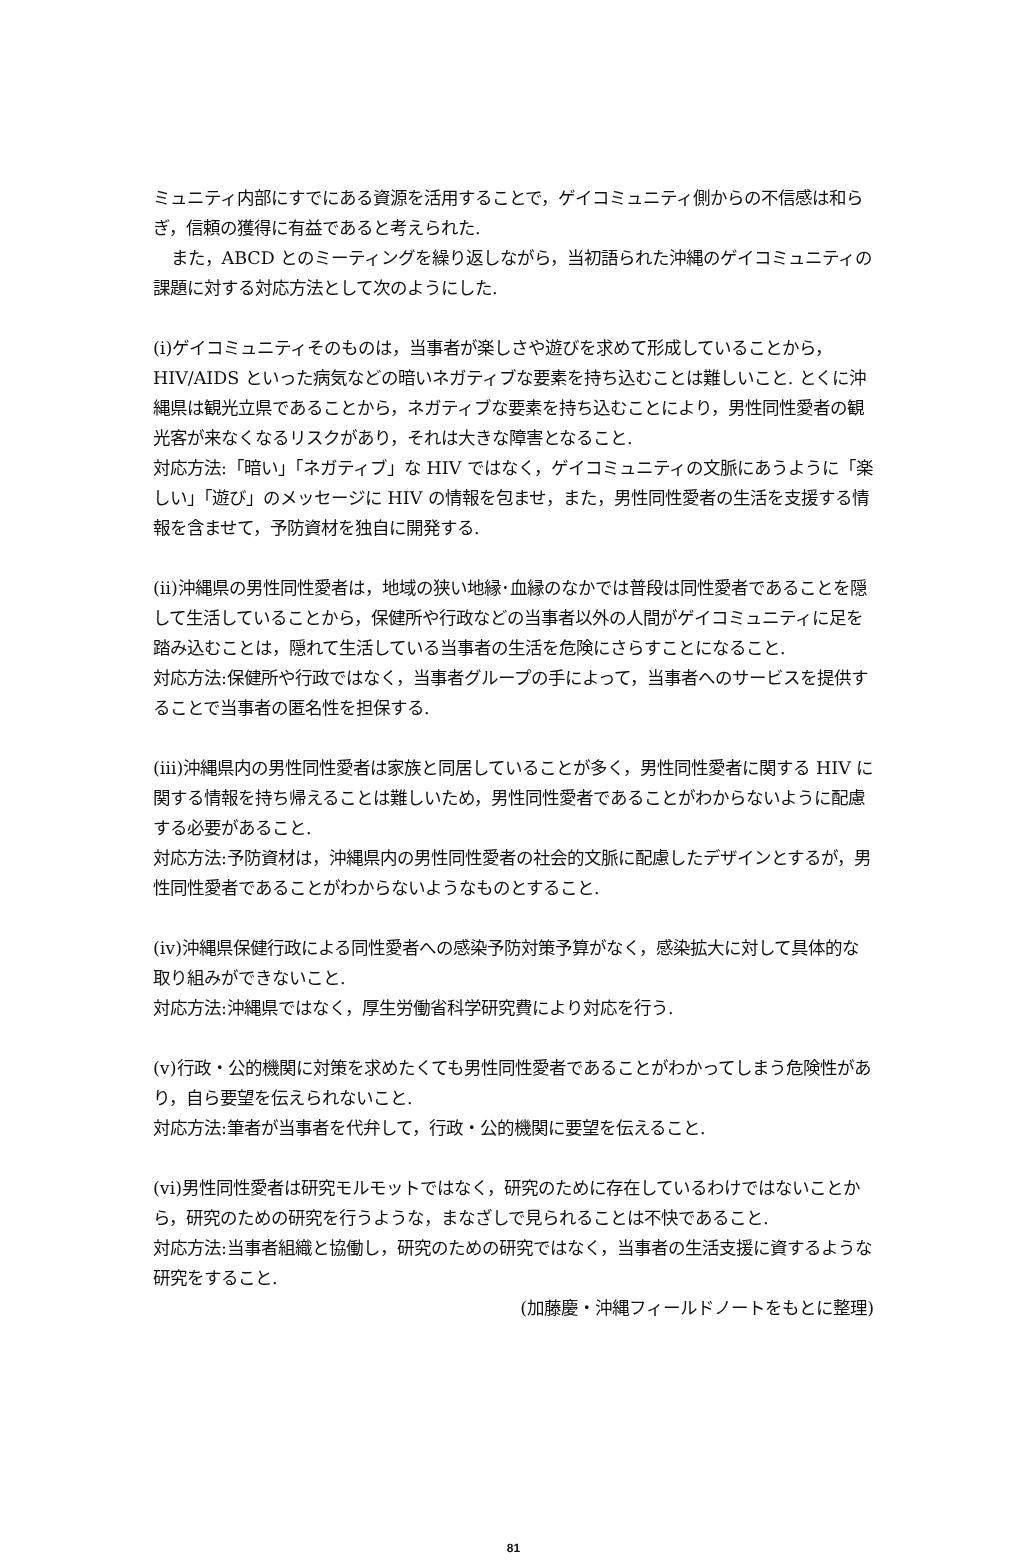ミュニティ内部にすでにある資源を活用することで，ゲイコミュニティ側からの不信感は和らぎ，信頼の獲得に有益であると考えられた.
また，ABCD とのミーティングを繰り返しながら，当初語られた沖縄のゲイコミュニティの課題に対する対応方法として次のようにした.
(ⅰ)ゲイコミュニティそのものは，当事者が楽しさや遊びを求めて形成していることから，HIV/AIDS といった病気などの暗いネガティブな要素を持ち込むことは難しいこと. とくに沖縄県は観光立県であることから，ネガティブな要素を持ち込むことにより，男性同性愛者の観光客が来なくなるリスクがあり，それは大きな障害となること.
対応方法:「暗い」「ネガティブ」な HIV ではなく，ゲイコミュニティの文脈にあうように「楽しい」「遊び」のメッセージに HIV の情報を包ませ，また，男性同性愛者の生活を支援する情報を含ませて，予防資材を独自に開発する.
(ⅱ)沖縄県の男性同性愛者は，地域の狭い地縁･血縁のなかでは普段は同性愛者であることを隠して生活していることから，保健所や行政などの当事者以外の人間がゲイコミュニティに足を踏み込むことは，隠れて生活している当事者の生活を危険にさらすことになること.
対応方法:保健所や行政ではなく，当事者グループの手によって，当事者へのサービスを提供することで当事者の匿名性を担保する.
(ⅲ)沖縄県内の男性同性愛者は家族と同居していることが多く，男性同性愛者に関する HIV に関する情報を持ち帰えることは難しいため，男性同性愛者であることがわからないように配慮する必要があること.
対応方法:予防資材は，沖縄県内の男性同性愛者の社会的文脈に配慮したデザインとするが，男性同性愛者であることがわからないようなものとすること.
(ⅳ)沖縄県保健行政による同性愛者への感染予防対策予算がなく，感染拡大に対して具体的な取り組みができないこと.
対応方法:沖縄県ではなく，厚生労働省科学研究費により対応を行う.
(ⅴ)行政・公的機関に対策を求めたくても男性同性愛者であることがわかってしまう危険性があり，自ら要望を伝えられないこと.
対応方法:筆者が当事者を代弁して，行政・公的機関に要望を伝えること.
(ⅵ)男性同性愛者は研究モルモットではなく，研究のために存在しているわけではないことから，研究のための研究を行うような，まなざしで見られることは不快であること.
対応方法:当事者組織と協働し，研究のための研究ではなく，当事者の生活支援に資するような研究をすること.
(加藤慶・沖縄フィールドノートをもとに整理)
81